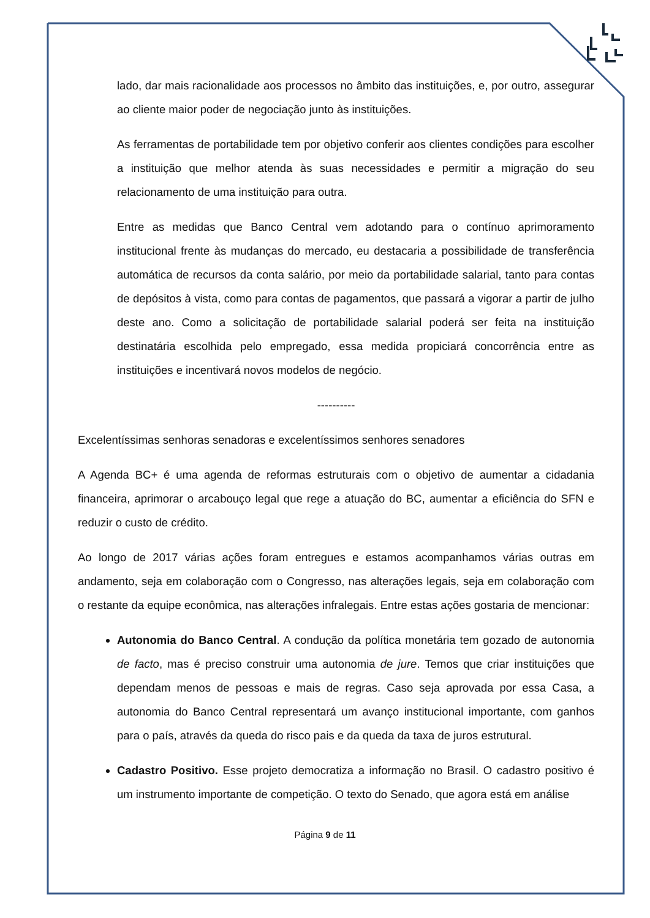lado, dar mais racionalidade aos processos no âmbito das instituições, e, por outro, assegurar ao cliente maior poder de negociação junto às instituições.
As ferramentas de portabilidade tem por objetivo conferir aos clientes condições para escolher a instituição que melhor atenda às suas necessidades e permitir a migração do seu relacionamento de uma instituição para outra.
Entre as medidas que Banco Central vem adotando para o contínuo aprimoramento institucional frente às mudanças do mercado, eu destacaria a possibilidade de transferência automática de recursos da conta salário, por meio da portabilidade salarial, tanto para contas de depósitos à vista, como para contas de pagamentos, que passará a vigorar a partir de julho deste ano. Como a solicitação de portabilidade salarial poderá ser feita na instituição destinatária escolhida pelo empregado, essa medida propiciará concorrência entre as instituições e incentivará novos modelos de negócio.
----------
Excelentíssimas senhoras senadoras e excelentíssimos senhores senadores
A Agenda BC+ é uma agenda de reformas estruturais com o objetivo de aumentar a cidadania financeira, aprimorar o arcabouço legal que rege a atuação do BC, aumentar a eficiência do SFN e reduzir o custo de crédito.
Ao longo de 2017 várias ações foram entregues e estamos acompanhamos várias outras em andamento, seja em colaboração com o Congresso, nas alterações legais, seja em colaboração com o restante da equipe econômica, nas alterações infralegais. Entre estas ações gostaria de mencionar:
Autonomia do Banco Central. A condução da política monetária tem gozado de autonomia de facto, mas é preciso construir uma autonomia de jure. Temos que criar instituições que dependam menos de pessoas e mais de regras. Caso seja aprovada por essa Casa, a autonomia do Banco Central representará um avanço institucional importante, com ganhos para o país, através da queda do risco pais e da queda da taxa de juros estrutural.
Cadastro Positivo. Esse projeto democratiza a informação no Brasil. O cadastro positivo é um instrumento importante de competição. O texto do Senado, que agora está em análise
Página 9 de 11